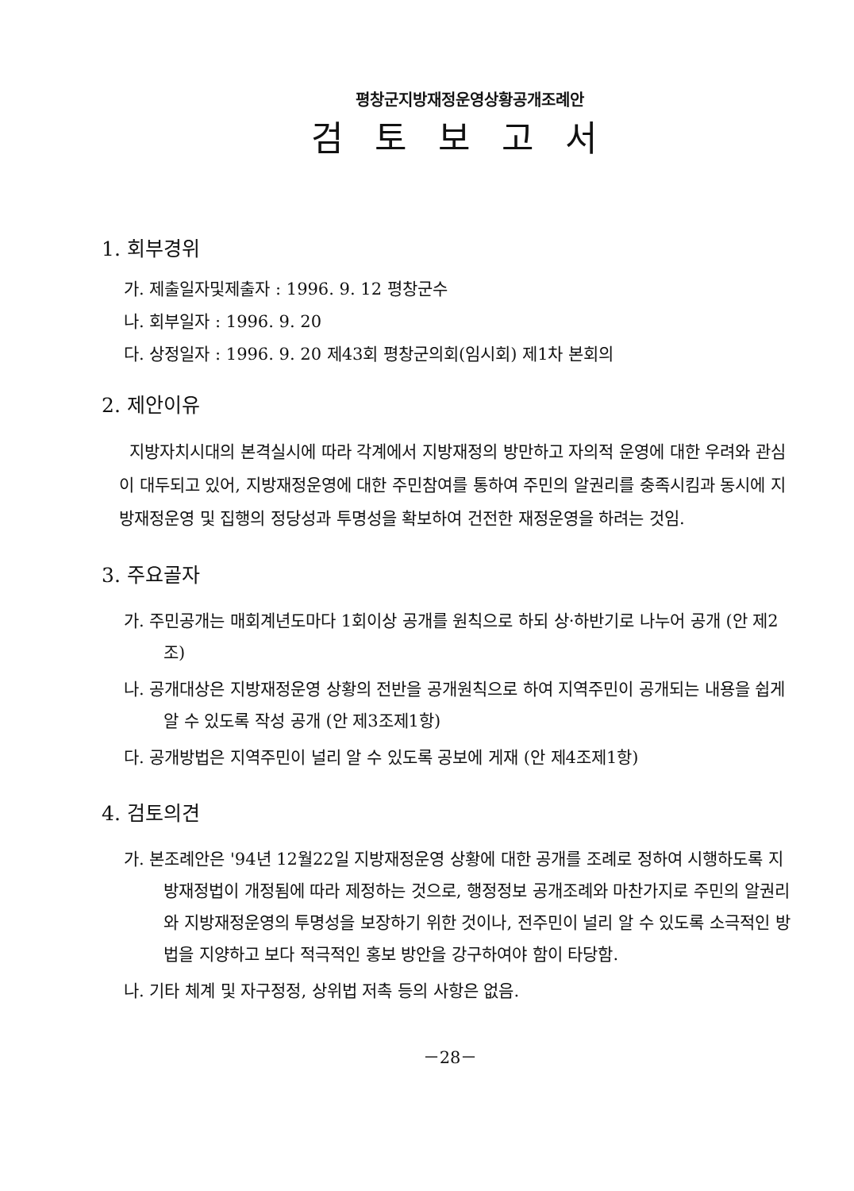평창군지방재정운영상황공개조례안
검토보고서
1. 회부경위
가. 제출일자및제출자 : 1996. 9. 12 평창군수
나. 회부일자 : 1996. 9. 20
다. 상정일자 : 1996. 9. 20 제43회 평창군의회(임시회) 제1차 본회의
2. 제안이유
지방자치시대의 본격실시에 따라 각계에서 지방재정의 방만하고 자의적 운영에 대한 우려와 관심이 대두되고 있어, 지방재정운영에 대한 주민참여를 통하여 주민의 알권리를 충족시킴과 동시에 지방재정운영 및 집행의 정당성과 투명성을 확보하여 건전한 재정운영을 하려는 것임.
3. 주요골자
가. 주민공개는 매회계년도마다 1회이상 공개를 원칙으로 하되 상·하반기로 나누어 공개 (안 제2조)
나. 공개대상은 지방재정운영 상황의 전반을 공개원칙으로 하여 지역주민이 공개되는 내용을 쉽게 알 수 있도록 작성 공개 (안 제3조제1항)
다. 공개방법은 지역주민이 널리 알 수 있도록 공보에 게재 (안 제4조제1항)
4. 검토의견
가. 본조례안은 '94년 12월22일 지방재정운영 상황에 대한 공개를 조례로 정하여 시행하도록 지방재정법이 개정됨에 따라 제정하는 것으로, 행정정보 공개조례와 마찬가지로 주민의 알권리와 지방재정운영의 투명성을 보장하기 위한 것이나, 전주민이 널리 알 수 있도록 소극적인 방법을 지양하고 보다 적극적인 홍보 방안을 강구하여야 함이 타당함.
나. 기타 체계 및 자구정정, 상위법 저촉 등의 사항은 없음.
－28－